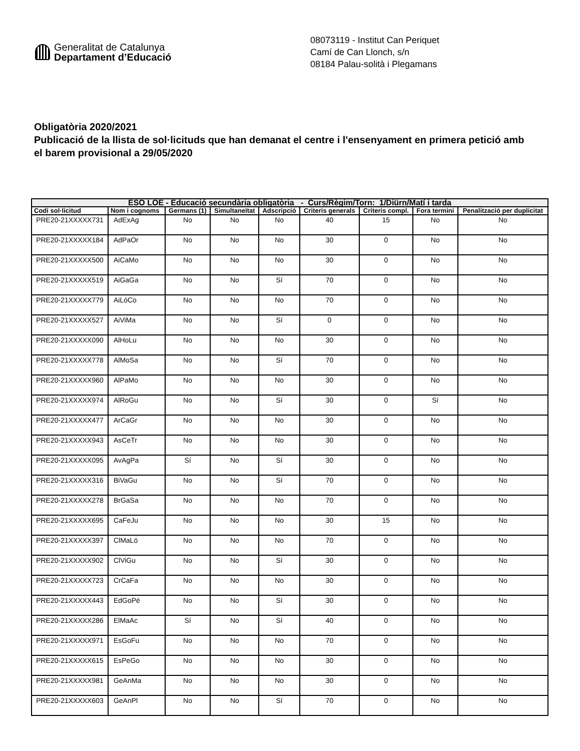Generalitat de Catalunya
Departament d’Educació
08073119 - Institut Can Periquet
Camí de Can Llonch, s/n
08184 Palau-solità i Plegamans
Obligatòria 2020/2021
Publicació de la llista de sol·licituds que han demanat el centre i l'ensenyament en primera petició amb el barem provisional a 29/05/2020
| ESO LOE - Educació secundària obligatòria - Curs/Règim/Torn: 1/Diürn/Matí i tarda | | | | | | | | |
| --- | --- | --- | --- | --- | --- | --- | --- | --- |
| Codi sol·licitud | Nom i cognoms | Germans (1) | Simultaneïtat | Adscripció | Criteris generals | Criteris compl. | Fora termini | Penalització per duplicitat |
| PRE20-21XXXXX731 | AdExAg | No | No | No | 40 | 15 | No | No |
| PRE20-21XXXXX184 | AdPaOr | No | No | No | 30 | 0 | No | No |
| PRE20-21XXXXX500 | AiCaMo | No | No | No | 30 | 0 | No | No |
| PRE20-21XXXXX519 | AiGaGa | No | No | Sí | 70 | 0 | No | No |
| PRE20-21XXXXX779 | AiLóCo | No | No | No | 70 | 0 | No | No |
| PRE20-21XXXXX527 | AiViMa | No | No | Sí | 0 | 0 | No | No |
| PRE20-21XXXXX090 | AlHoLu | No | No | No | 30 | 0 | No | No |
| PRE20-21XXXXX778 | AlMoSa | No | No | Sí | 70 | 0 | No | No |
| PRE20-21XXXXX960 | AlPaMo | No | No | No | 30 | 0 | No | No |
| PRE20-21XXXXX974 | AlRoGu | No | No | Sí | 30 | 0 | Sí | No |
| PRE20-21XXXXX477 | ArCaGr | No | No | No | 30 | 0 | No | No |
| PRE20-21XXXXX943 | AsCeTr | No | No | No | 30 | 0 | No | No |
| PRE20-21XXXXX095 | AvAgPa | Sí | No | Sí | 30 | 0 | No | No |
| PRE20-21XXXXX316 | BiVaGu | No | No | Sí | 70 | 0 | No | No |
| PRE20-21XXXXX278 | BrGaSa | No | No | No | 70 | 0 | No | No |
| PRE20-21XXXXX695 | CaFeJu | No | No | No | 30 | 15 | No | No |
| PRE20-21XXXXX397 | ClMaLó | No | No | No | 70 | 0 | No | No |
| PRE20-21XXXXX902 | ClViGu | No | No | Sí | 30 | 0 | No | No |
| PRE20-21XXXXX723 | CrCaFa | No | No | No | 30 | 0 | No | No |
| PRE20-21XXXXX443 | EdGoPé | No | No | Sí | 30 | 0 | No | No |
| PRE20-21XXXXX286 | ElMaAc | Sí | No | Sí | 40 | 0 | No | No |
| PRE20-21XXXXX971 | EsGoFu | No | No | No | 70 | 0 | No | No |
| PRE20-21XXXXX615 | EsPeGo | No | No | No | 30 | 0 | No | No |
| PRE20-21XXXXX981 | GeAnMa | No | No | No | 30 | 0 | No | No |
| PRE20-21XXXXX603 | GeAnPl | No | No | Sí | 70 | 0 | No | No |